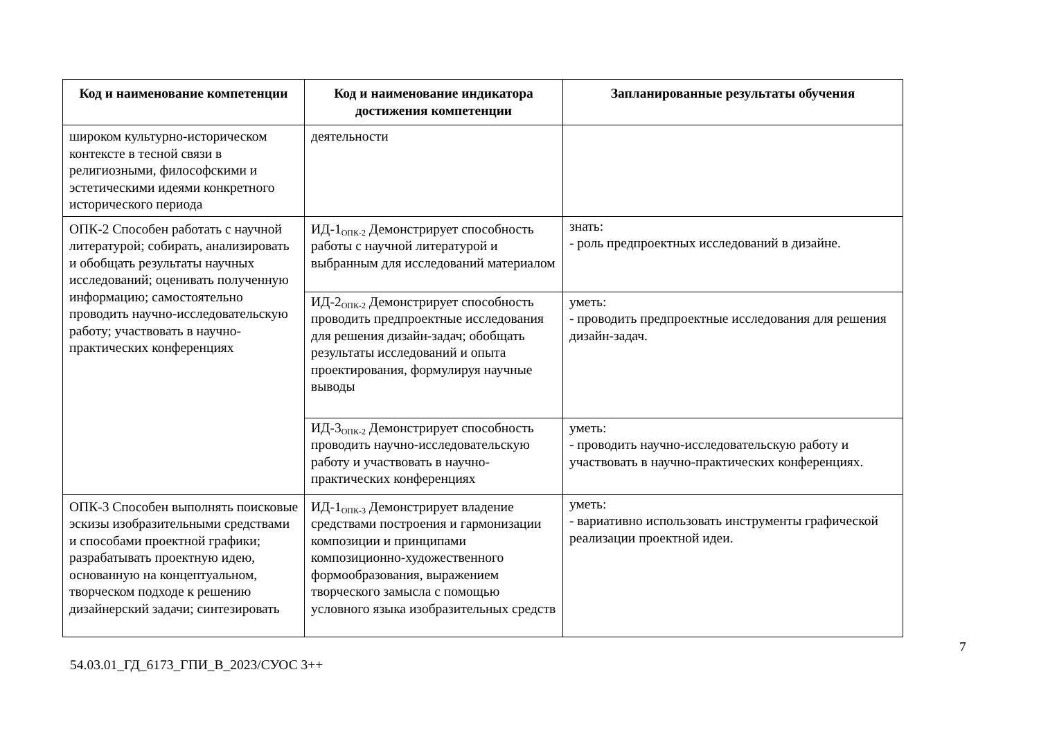| Код и наименование компетенции | Код и наименование индикатора достижения компетенции | Запланированные результаты обучения |
| --- | --- | --- |
| широком культурно-историческом контексте в тесной связи в религиозными, философскими и эстетическими идеями конкретного исторического периода | деятельности | |
| ОПК-2 Способен работать с научной литературой; собирать, анализировать и обобщать результаты научных исследований; оценивать полученную информацию; самостоятельно проводить научно-исследовательскую работу; участвовать в научно-практических конференциях | ИД-1<sub>ОПК-2</sub> Демонстрирует способность работы с научной литературой и выбранным для исследований материалом | знать: - роль предпроектных исследований в дизайне. |
| | ИД-2<sub>ОПК-2</sub> Демонстрирует способность проводить предпроектные исследования для решения дизайн-задач; обобщать результаты исследований и опыта проектирования, формулируя научные выводы | уметь: - проводить предпроектные исследования для решения дизайн-задач. |
| | ИД-3<sub>ОПК-2</sub> Демонстрирует способность проводить научно-исследовательскую работу и участвовать в научно-практических конференциях | уметь: - проводить научно-исследовательскую работу и участвовать в научно-практических конференциях. |
| ОПК-3 Способен выполнять поисковые эскизы изобразительными средствами и способами проектной графики; разрабатывать проектную идею, основанную на концептуальном, творческом подходе к решению дизайнерский задачи; синтезировать | ИД-1<sub>ОПК-3</sub> Демонстрирует владение средствами построения и гармонизации композиции и принципами композиционно-художественного формообразования, выражением творческого замысла с помощью условного языка изобразительных средств | уметь: - вариативно использовать инструменты графической реализации проектной идеи. |
7
54.03.01_ГД_6173_ГПИ_В_2023/СУОС 3++